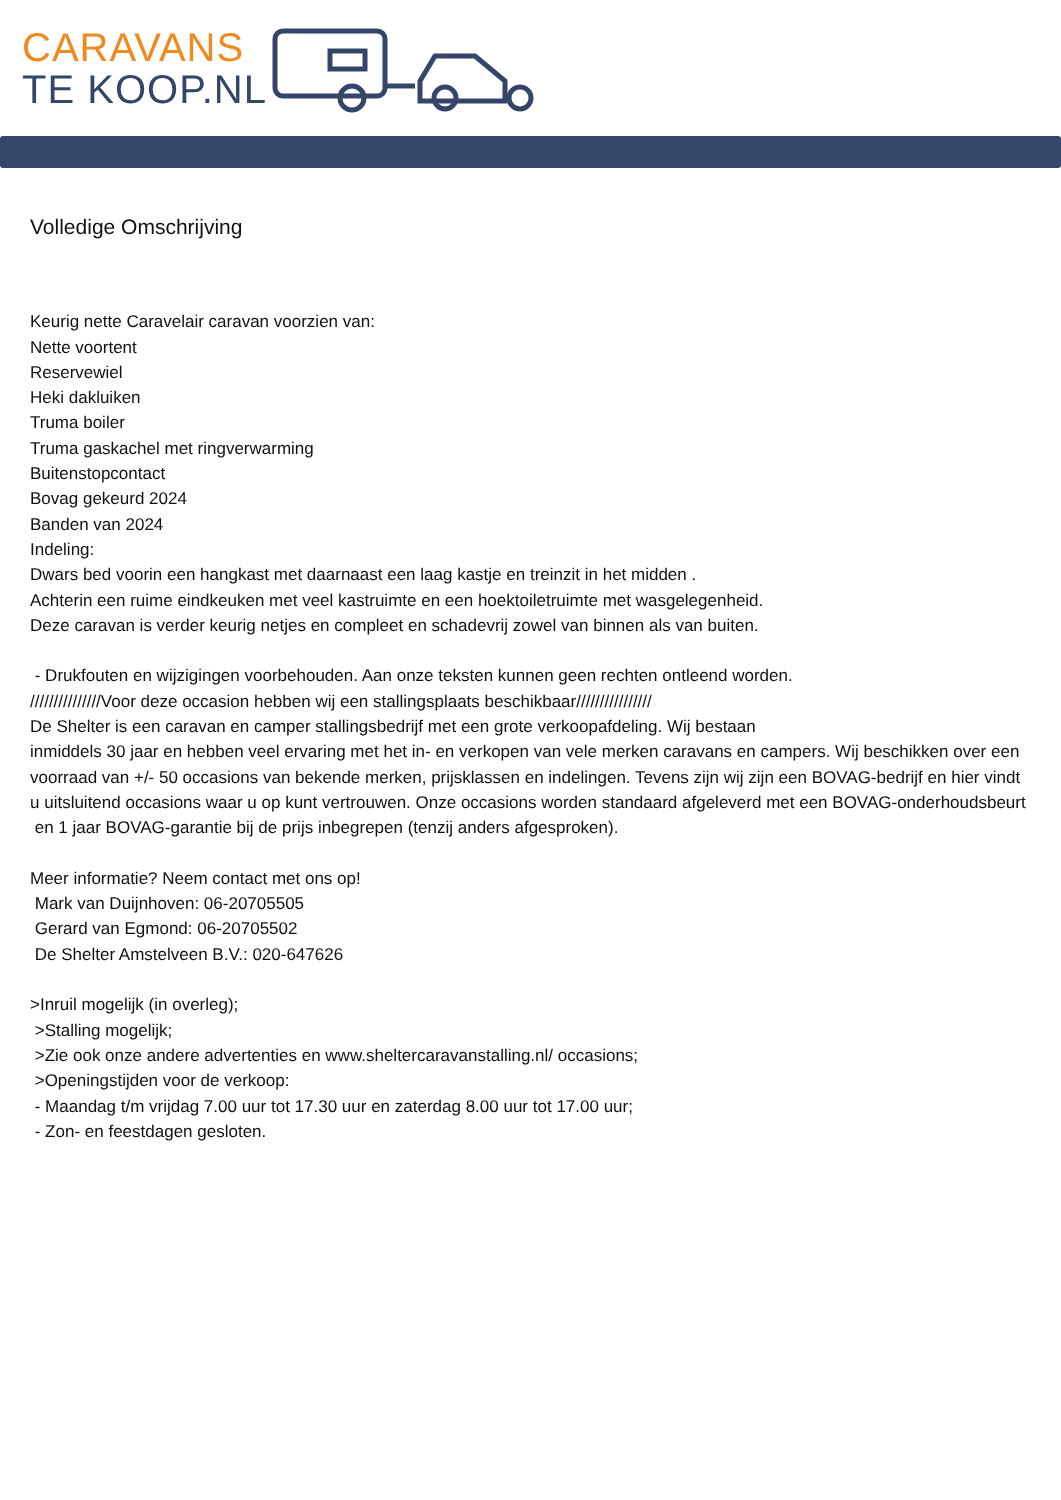CARAVANS
TE KOOP.NL
Volledige Omschrijving
Keurig nette Caravelair caravan voorzien van:
Nette voortent
Reservewiel
Heki dakluiken
Truma boiler
Truma gaskachel met ringverwarming
Buitenstopcontact
Bovag gekeurd 2024
Banden van 2024
Indeling:
Dwars bed voorin een hangkast met daarnaast een laag kastje en treinzit in het midden .
Achterin een ruime eindkeuken met veel kastruimte en een hoektoiletruimte met wasgelegenheid.
Deze caravan is verder keurig netjes en compleet en schadevrij zowel van binnen als van buiten.
- Drukfouten en wijzigingen voorbehouden. Aan onze teksten kunnen geen rechten ontleend worden.
///////////////Voor deze occasion hebben wij een stallingsplaats beschikbaar////////////////
De Shelter is een caravan en camper stallingsbedrijf met een grote verkoopafdeling. Wij bestaan
inmiddels 30 jaar en hebben veel ervaring met het in- en verkopen van vele merken caravans en campers. Wij beschikken over een voorraad van +/- 50 occasions van bekende merken, prijsklassen en indelingen. Tevens zijn wij zijn een BOVAG-bedrijf en hier vindt u uitsluitend occasions waar u op kunt vertrouwen. Onze occasions worden standaard afgeleverd met een BOVAG-onderhoudsbeurt
en 1 jaar BOVAG-garantie bij de prijs inbegrepen (tenzij anders afgesproken).
Meer informatie? Neem contact met ons op!
Mark van Duijnhoven: 06-20705505
Gerard van Egmond: 06-20705502
De Shelter Amstelveen B.V.: 020-647626
>Inruil mogelijk (in overleg);
>Stalling mogelijk;
>Zie ook onze andere advertenties en www.sheltercaravanstalling.nl/ occasions;
>Openingstijden voor de verkoop:
- Maandag t/m vrijdag 7.00 uur tot 17.30 uur en zaterdag 8.00 uur tot 17.00 uur;
- Zon- en feestdagen gesloten.